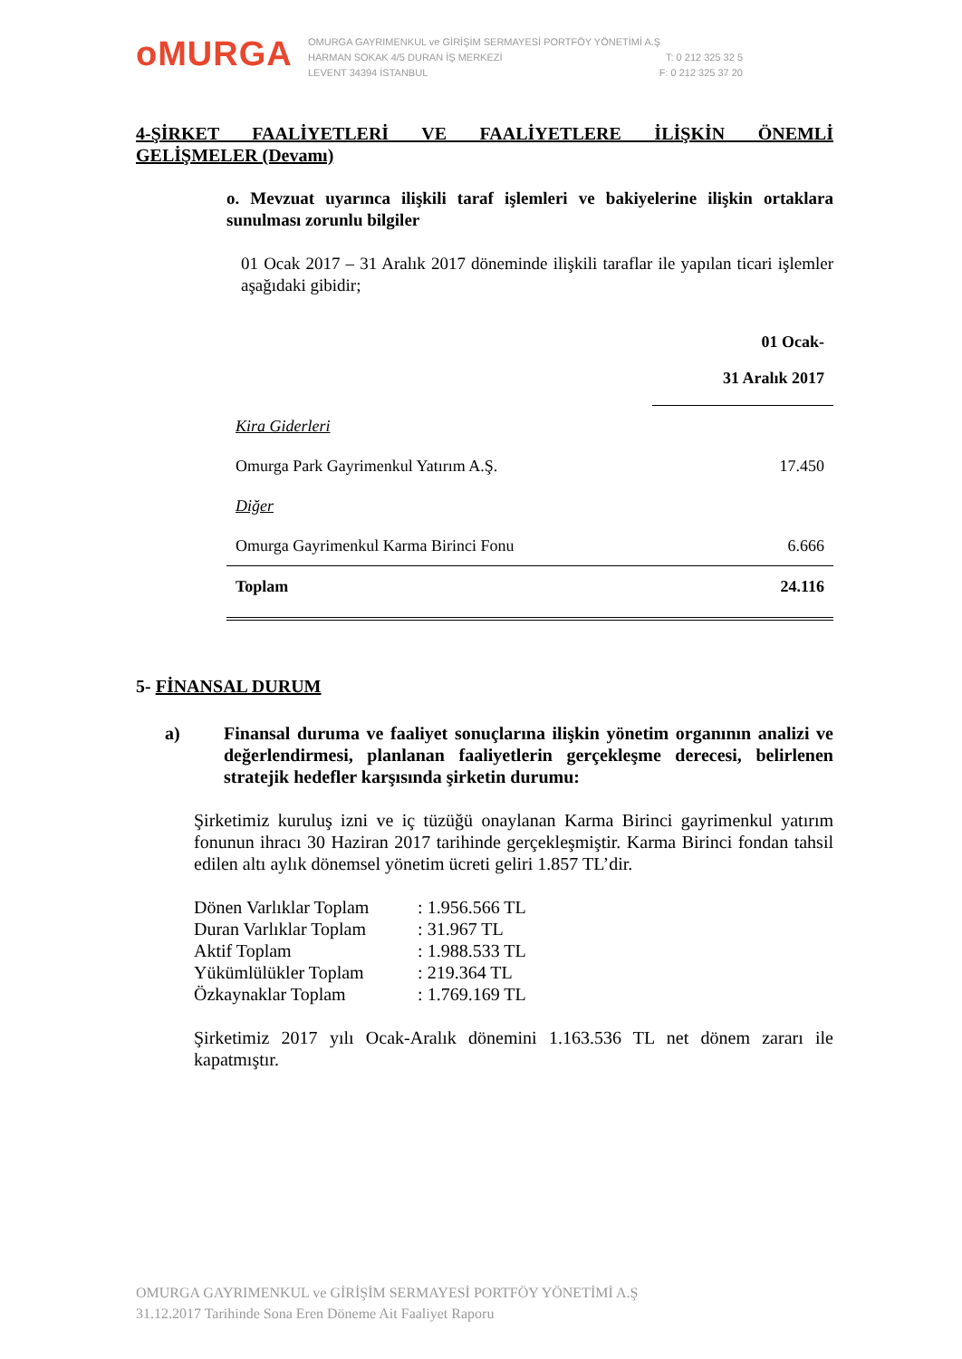oMURGA
OMURGA GAYRIMENKUL ve GİRİŞİM SERMAYESİ PORTFÖY YÖNETİMİ A.Ş
HARMAN SOKAK 4/5 DURAN İŞ MERKEZİ T: 0 212 325 32 5
LEVENT 34394 İSTANBUL F: 0 212 325 37 20
4-ŞİRKET FAALİYETLERİ VE FAALİYETLERE İLİŞKİN ÖNEMLİ
GELİŞMELER (Devamı)
o. Mevzuat uyarınca ilişkili taraf işlemleri ve bakiyelerine ilişkin ortaklara sunulması zorunlu bilgiler
01 Ocak 2017 – 31 Aralık 2017 döneminde ilişkili taraflar ile yapılan ticari işlemler aşağıdaki gibidir;
| | 01 Ocak- 31 Aralık 2017 |
| Kira Giderleri | |
| Omurga Park Gayrimenkul Yatırım A.Ş. | 17.450 |
| Diğer | |
| Omurga Gayrimenkul Karma Birinci Fonu | 6.666 |
| Toplam | 24.116 |
5- FİNANSAL DURUM
a) Finansal duruma ve faaliyet sonuçlarına ilişkin yönetim organının analizi ve değerlendirmesi, planlanan faaliyetlerin gerçekleşme derecesi, belirlenen stratejik hedefler karşısında şirketin durumu:
Şirketimiz kuruluş izni ve iç tüzüğü onaylanan Karma Birinci gayrimenkul yatırım fonunun ihracı 30 Haziran 2017 tarihinde gerçekleşmiştir. Karma Birinci fondan tahsil edilen altı aylık dönemsel yönetim ücreti geliri 1.857 TL’dir.
| Dönen Varlıklar Toplam | : 1.956.566 TL |
| Duran Varlıklar Toplam | : 31.967 TL |
| Aktif Toplam | : 1.988.533 TL |
| Yükümlülükler Toplam | : 219.364 TL |
| Özkaynaklar Toplam | : 1.769.169 TL |
Şirketimiz 2017 yılı Ocak-Aralık dönemini 1.163.536 TL net dönem zararı ile kapatmıştır.
OMURGA GAYRIMENKUL ve GİRİŞİM SERMAYESİ PORTFÖY YÖNETİMİ A.Ş
31.12.2017 Tarihinde Sona Eren Döneme Ait Faaliyet Raporu